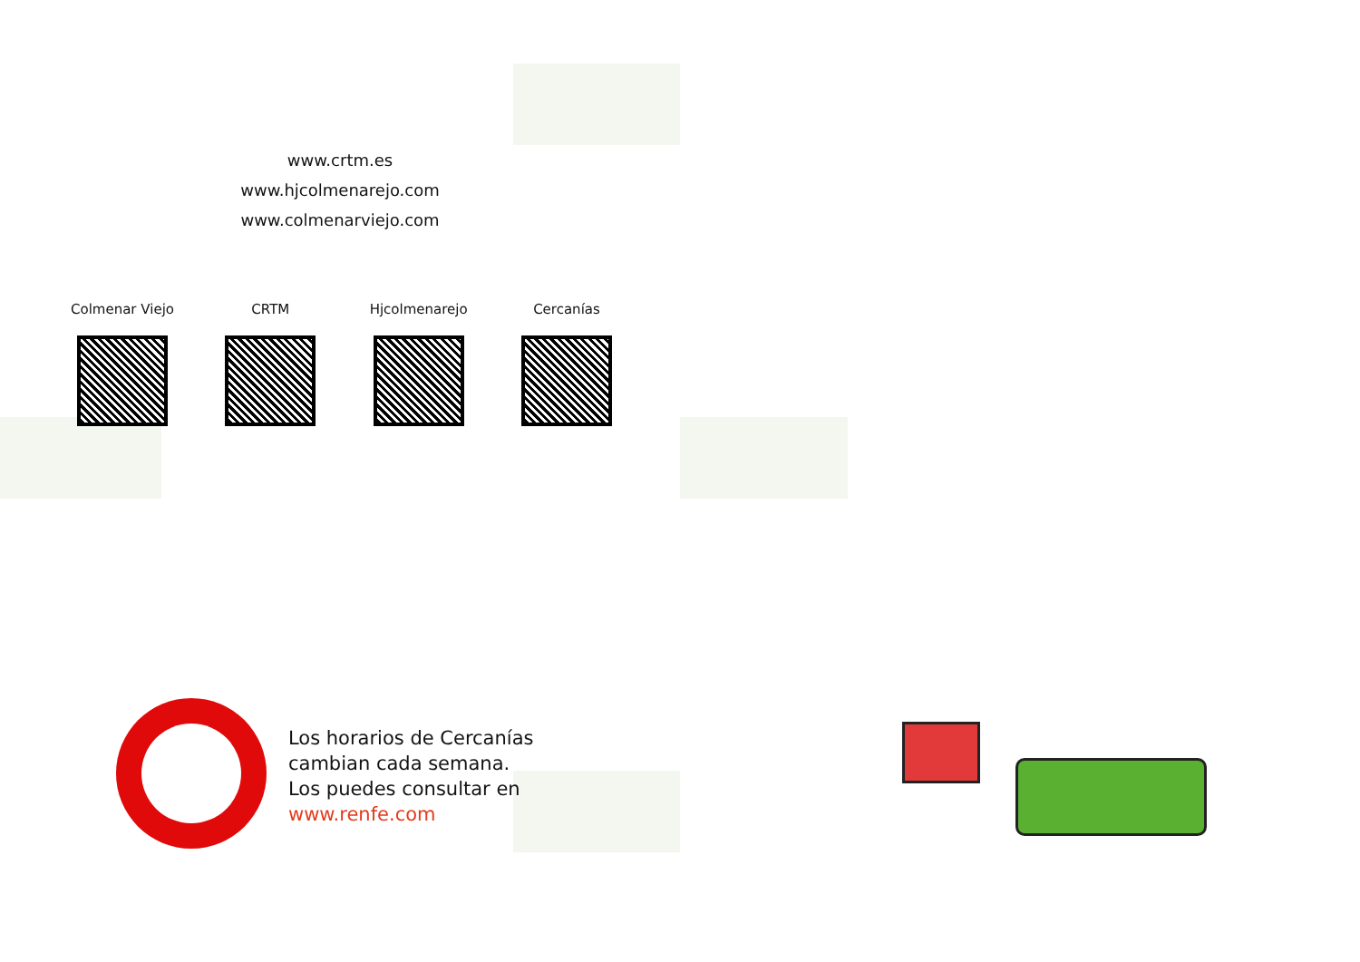www.crtm.es
www.hjcolmenarejo.com
www.colmenarviejo.com
Colmenar Viejo CRTM Hjcolmenarejo Cercanías
Los horarios de Cercanías
cambian cada semana.
Los puedes consultar en
www.renfe.com